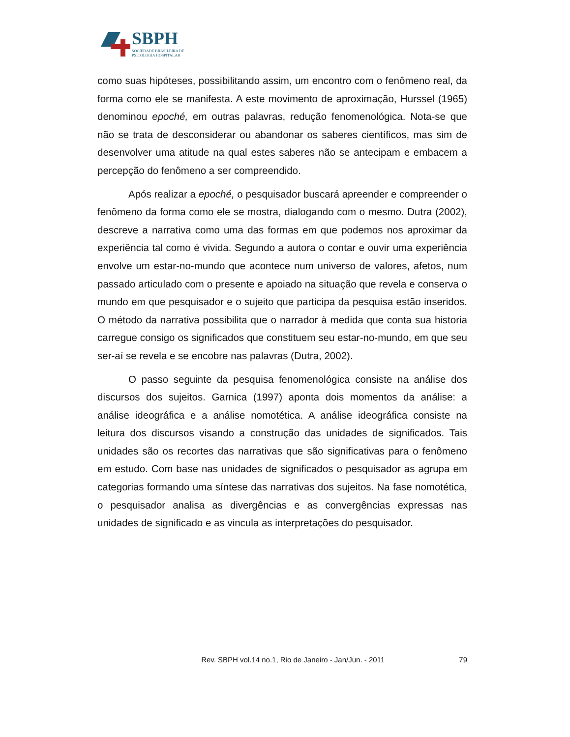SBPH
SOCIEDADE BRASILEIRA DE
PSICOLOGIA HOSPITALAR
como suas hipóteses, possibilitando assim, um encontro com o fenômeno real, da forma como ele se manifesta. A este movimento de aproximação, Hurssel (1965) denominou epoché, em outras palavras, redução fenomenológica. Nota-se que não se trata de desconsiderar ou abandonar os saberes científicos, mas sim de desenvolver uma atitude na qual estes saberes não se antecipam e embacem a percepção do fenômeno a ser compreendido.
Após realizar a epoché, o pesquisador buscará apreender e compreender o fenômeno da forma como ele se mostra, dialogando com o mesmo. Dutra (2002), descreve a narrativa como uma das formas em que podemos nos aproximar da experiência tal como é vivida. Segundo a autora o contar e ouvir uma experiência envolve um estar-no-mundo que acontece num universo de valores, afetos, num passado articulado com o presente e apoiado na situação que revela e conserva o mundo em que pesquisador e o sujeito que participa da pesquisa estão inseridos. O método da narrativa possibilita que o narrador à medida que conta sua historia carregue consigo os significados que constituem seu estar-no-mundo, em que seu ser-aí se revela e se encobre nas palavras (Dutra, 2002).
O passo seguinte da pesquisa fenomenológica consiste na análise dos discursos dos sujeitos. Garnica (1997) aponta dois momentos da análise: a análise ideográfica e a análise nomotética. A análise ideográfica consiste na leitura dos discursos visando a construção das unidades de significados. Tais unidades são os recortes das narrativas que são significativas para o fenômeno em estudo. Com base nas unidades de significados o pesquisador as agrupa em categorias formando uma síntese das narrativas dos sujeitos. Na fase nomotética, o pesquisador analisa as divergências e as convergências expressas nas unidades de significado e as vincula as interpretações do pesquisador.
Rev. SBPH vol.14 no.1, Rio de Janeiro - Jan/Jun. - 2011 79